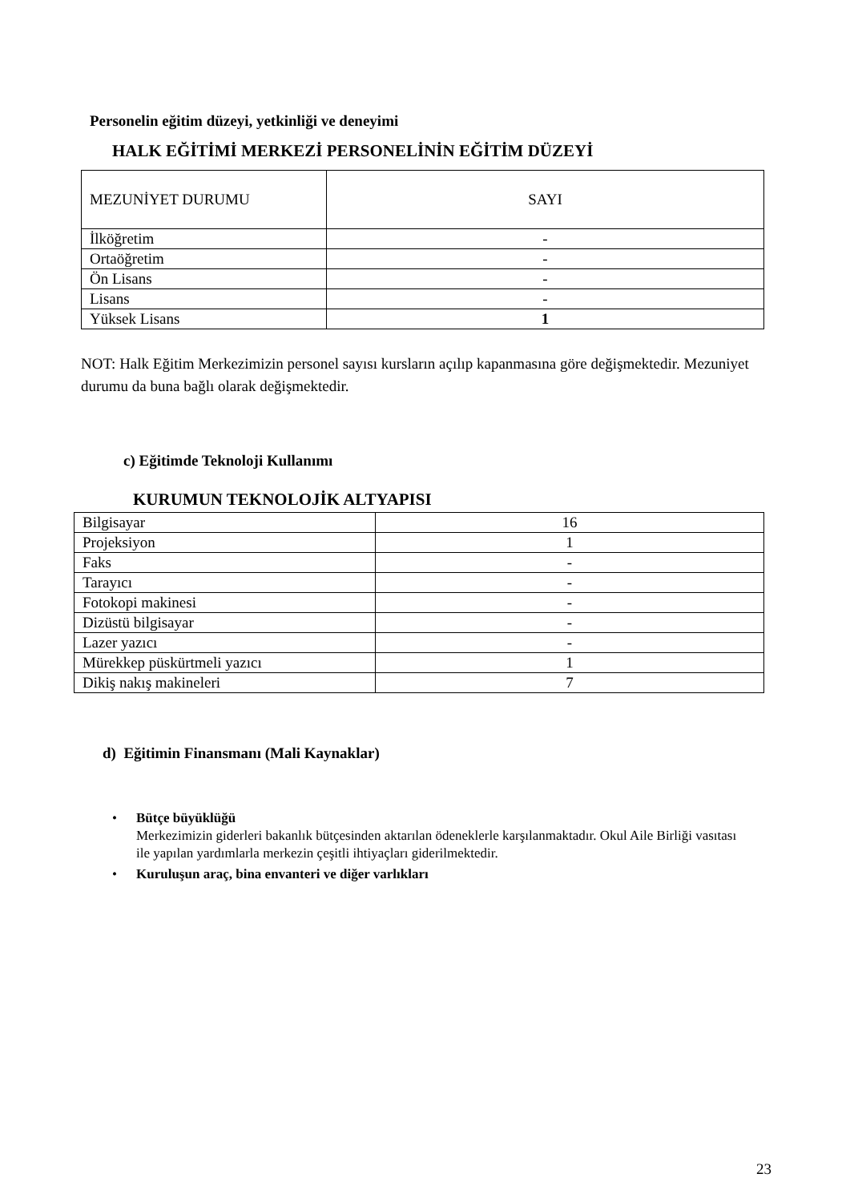Personelin eğitim düzeyi, yetkinliği ve deneyimi
HALK EĞİTİMİ MERKEZİ PERSONELİNİN EĞİTİM DÜZEYİ
| MEZUNİYET DURUMU | SAYI |
| İlköğretim | - |
| Ortaöğretim | - |
| Ön Lisans | - |
| Lisans | - |
| Yüksek Lisans | 1 |
NOT: Halk Eğitim Merkezimizin personel sayısı kursların açılıp kapanmasına göre değişmektedir. Mezuniyet durumu da buna bağlı olarak değişmektedir.
c) Eğitimde Teknoloji Kullanımı
KURUMUN TEKNOLOJİK ALTYAPISI
| Bilgisayar | 16 |
| Projeksiyon | 1 |
| Faks | - |
| Tarayıcı | - |
| Fotokopi makinesi | - |
| Dizüstü bilgisayar | - |
| Lazer yazıcı | - |
| Mürekkep püskürtmeli yazıcı | 1 |
| Dikiş nakış makineleri | 7 |
d) Eğitimin Finansmanı (Mali Kaynaklar)
• Bütçe büyüklüğü
Merkezimizin giderleri bakanlık bütçesinden aktarılan ödeneklerle karşılanmaktadır. Okul Aile Birliği vasıtası ile yapılan yardımlarla merkezin çeşitli ihtiyaçları giderilmektedir.
• Kuruluşun araç, bina envanteri ve diğer varlıkları
23